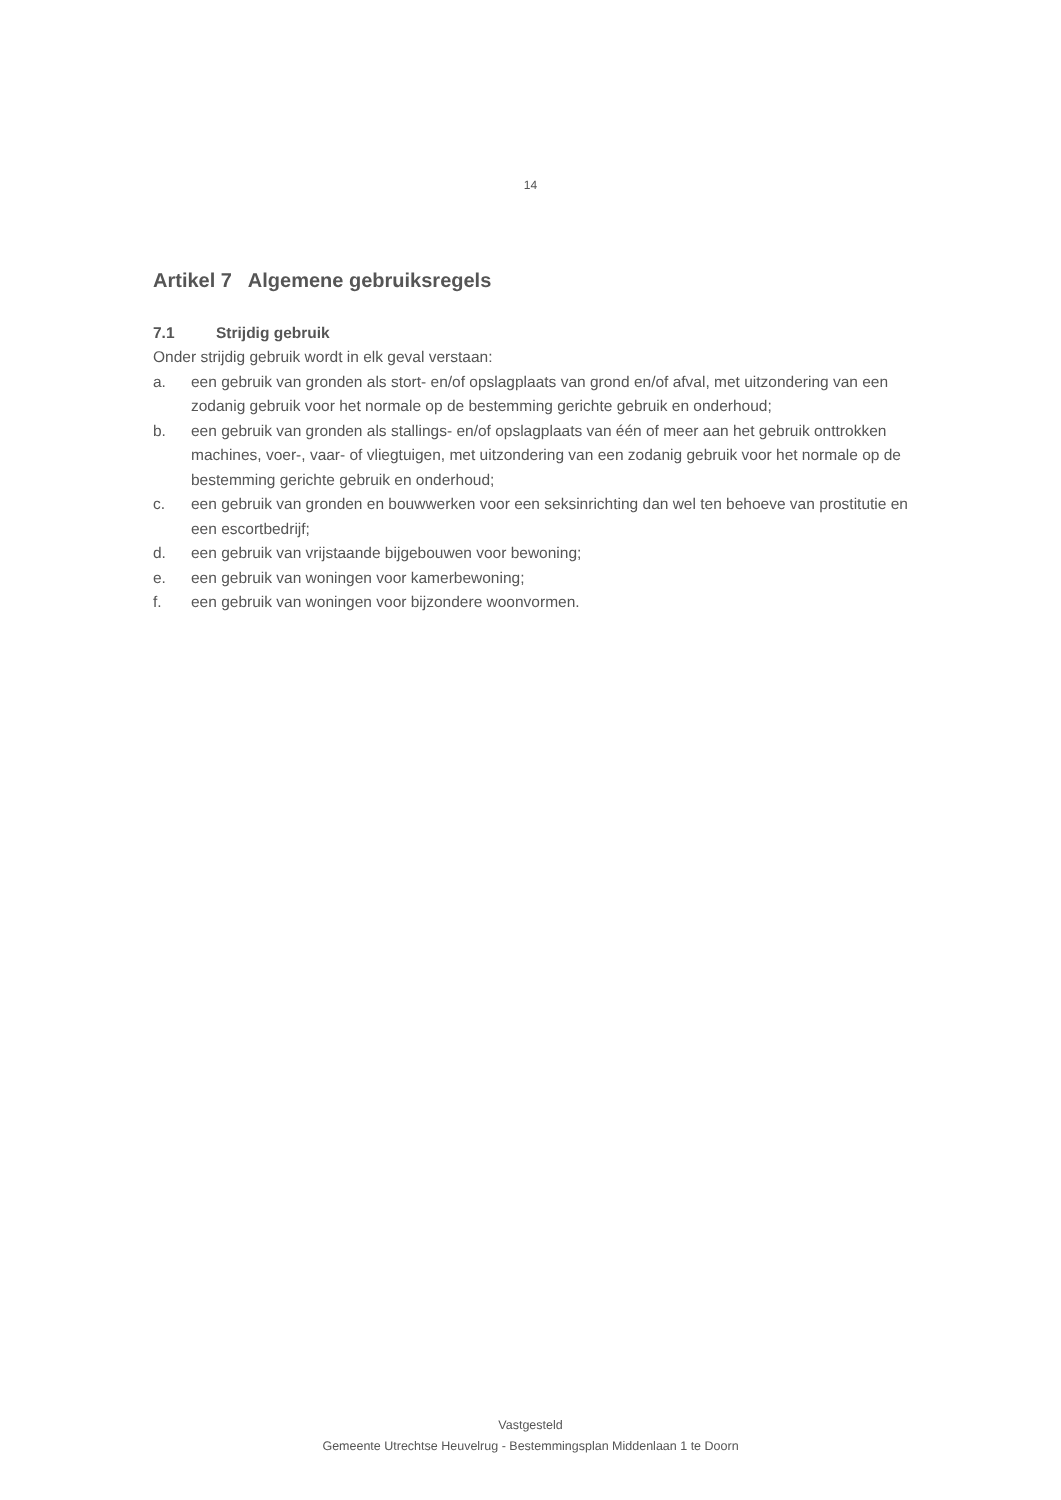14
Artikel 7 Algemene gebruiksregels
7.1 Strijdig gebruik
Onder strijdig gebruik wordt in elk geval verstaan:
a. een gebruik van gronden als stort- en/of opslagplaats van grond en/of afval, met uitzondering van een zodanig gebruik voor het normale op de bestemming gerichte gebruik en onderhoud;
b. een gebruik van gronden als stallings- en/of opslagplaats van één of meer aan het gebruik onttrokken machines, voer-, vaar- of vliegtuigen, met uitzondering van een zodanig gebruik voor het normale op de bestemming gerichte gebruik en onderhoud;
c. een gebruik van gronden en bouwwerken voor een seksinrichting dan wel ten behoeve van prostitutie en een escortbedrijf;
d. een gebruik van vrijstaande bijgebouwen voor bewoning;
e. een gebruik van woningen voor kamerbewoning;
f. een gebruik van woningen voor bijzondere woonvormen.
Vastgesteld
Gemeente Utrechtse Heuvelrug - Bestemmingsplan Middenlaan 1 te Doorn